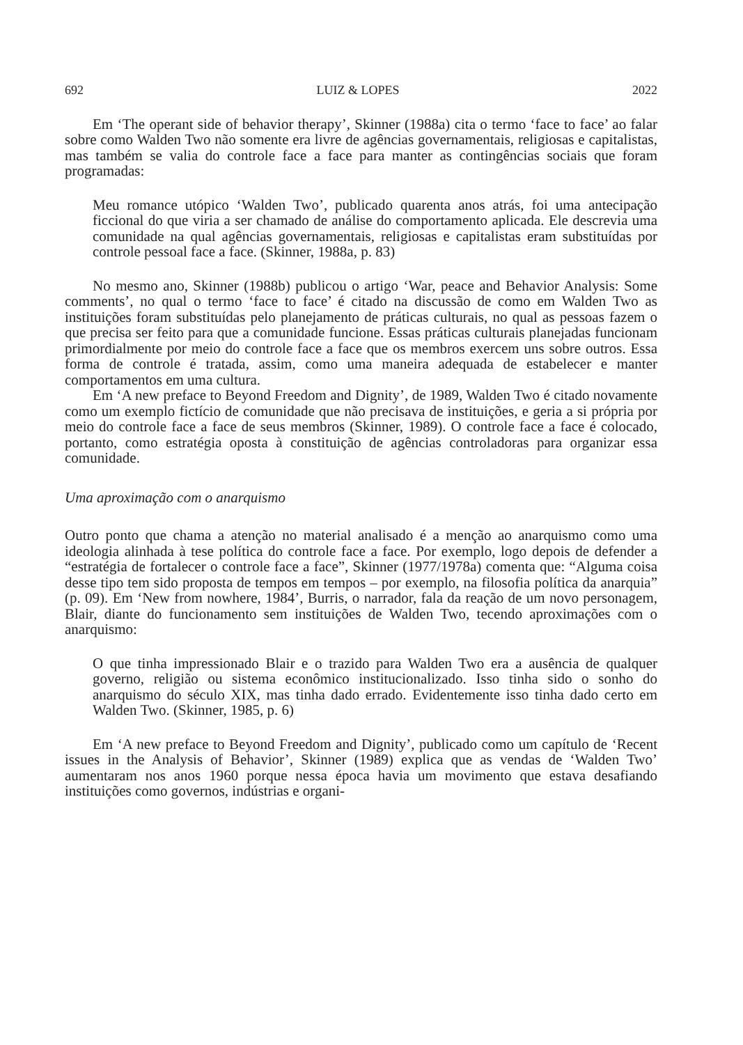692 LUIZ & LOPES 2022
Em ‘The operant side of behavior therapy’, Skinner (1988a) cita o termo ‘face to face’ ao falar sobre como Walden Two não somente era livre de agências governamentais, religiosas e capitalistas, mas também se valia do controle face a face para manter as contingências sociais que foram programadas:
Meu romance utópico ‘Walden Two’, publicado quarenta anos atrás, foi uma antecipação ficcional do que viria a ser chamado de análise do comportamento aplicada. Ele descrevia uma comunidade na qual agências governamentais, religiosas e capitalistas eram substituídas por controle pessoal face a face. (Skinner, 1988a, p. 83)
No mesmo ano, Skinner (1988b) publicou o artigo ‘War, peace and Behavior Analysis: Some comments’, no qual o termo ‘face to face’ é citado na discussão de como em Walden Two as instituições foram substituídas pelo planejamento de práticas culturais, no qual as pessoas fazem o que precisa ser feito para que a comunidade funcione. Essas práticas culturais planejadas funcionam primordialmente por meio do controle face a face que os membros exercem uns sobre outros. Essa forma de controle é tratada, assim, como uma maneira adequada de estabelecer e manter comportamentos em uma cultura.
Em ‘A new preface to Beyond Freedom and Dignity’, de 1989, Walden Two é citado novamente como um exemplo fictício de comunidade que não precisava de instituições, e geria a si própria por meio do controle face a face de seus membros (Skinner, 1989). O controle face a face é colocado, portanto, como estratégia oposta à constituição de agências controladoras para organizar essa comunidade.
Uma aproximação com o anarquismo
Outro ponto que chama a atenção no material analisado é a menção ao anarquismo como uma ideologia alinhada à tese política do controle face a face. Por exemplo, logo depois de defender a “estratégia de fortalecer o controle face a face”, Skinner (1977/1978a) comenta que: “Alguma coisa desse tipo tem sido proposta de tempos em tempos – por exemplo, na filosofia política da anarquia” (p. 09). Em ‘New from nowhere, 1984’, Burris, o narrador, fala da reação de um novo personagem, Blair, diante do funcionamento sem instituições de Walden Two, tecendo aproximações com o anarquismo:
O que tinha impressionado Blair e o trazido para Walden Two era a ausência de qualquer governo, religião ou sistema econômico institucionalizado. Isso tinha sido o sonho do anarquismo do século XIX, mas tinha dado errado. Evidentemente isso tinha dado certo em Walden Two. (Skinner, 1985, p. 6)
Em ‘A new preface to Beyond Freedom and Dignity’, publicado como um capítulo de ‘Recent issues in the Analysis of Behavior’, Skinner (1989) explica que as vendas de ‘Walden Two’ aumentaram nos anos 1960 porque nessa época havia um movimento que estava desafiando instituições como governos, indústrias e organi-